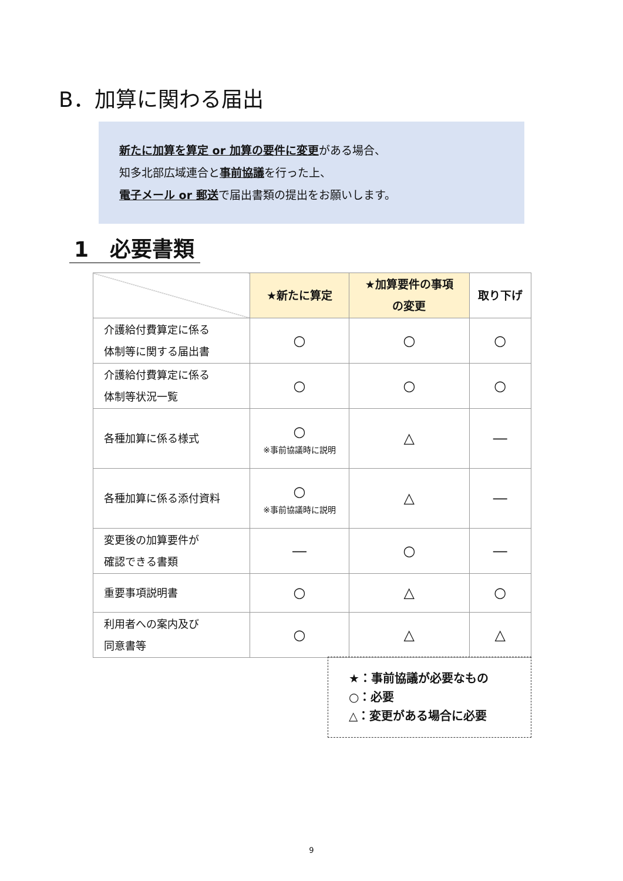B．加算に関わる届出
新たに加算を算定 or 加算の要件に変更がある場合、
知多北部広域連合と事前協議を行った上、
電子メール or 郵送で届出書類の提出をお願いします。
1　必要書類
| | ★新たに算定 | ★加算要件の事項 の変更 | 取り下げ |
| 介護給付費算定に係る 体制等に関する届出書 | ○ | ○ | ○ |
| 介護給付費算定に係る 体制等状況一覧 | ○ | ○ | ○ |
| 各種加算に係る様式 | ○ ※事前協議時に説明 | △ | ― |
| 各種加算に係る添付資料 | ○ ※事前協議時に説明 | △ | ― |
| 変更後の加算要件が 確認できる書類 | ― | ○ | ― |
| 重要事項説明書 | ○ | △ | ○ |
| 利用者への案内及び 同意書等 | ○ | △ | △ |
★：事前協議が必要なもの
○：必要
△：変更がある場合に必要
9